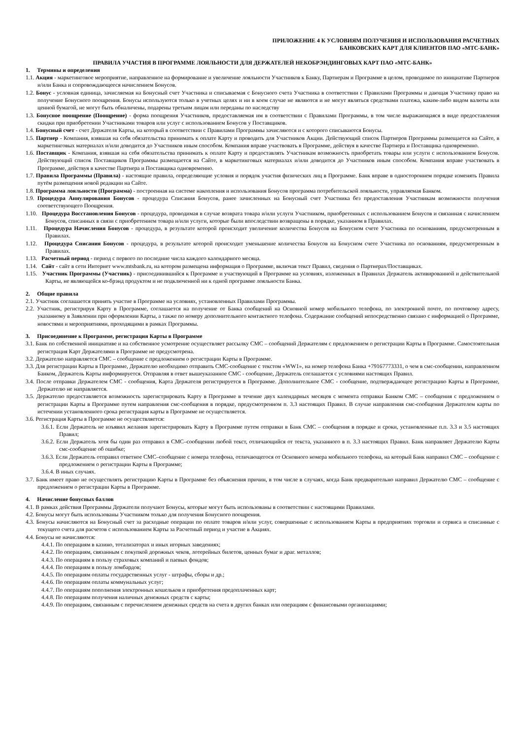ПРИЛОЖЕНИЕ 4 К УСЛОВИЯМ ПОЛУЧЕНИЯ И ИСПОЛЬЗОВАНИЯ РАСЧЕТНЫХ
БАНКОВСКИХ КАРТ ДЛЯ КЛИЕНТОВ ПАО «МТС-БАНК»
ПРАВИЛА УЧАСТИЯ В ПРОГРАММЕ ЛОЯЛЬНОСТИ ДЛЯ ДЕРЖАТЕЛЕЙ НЕКОБРЭНДИНГОВЫХ КАРТ ПАО «МТС-БАНК»
1. Термины и определения
1.1. Акция - маркетинговое мероприятие, направленное на формирование и увеличение лояльности Участников к Банку, Партнерам и Программе в целом, проводимое по инициативе Партнеров и/или Банка и сопровождающееся начислением Бонусов.
1.2. Бонус - условная единица, зачисляемая на Бонусный счет Участника и списываемая с Бонусного счета Участника в соответствии с Правилами Программы и дающая Участнику право на получение Бонусного поощрения. Бонусы используются только в учетных целях и ни в коем случае не являются и не могут являться средствами платежа, каким-либо видом валюты или ценной бумагой, не могут быть обналичены, подарены третьим лицам или переданы по наследству
1.3. Бонусное поощрение (Поощрение) - форма поощрения Участников, предоставляемая им в соответствии с Правилами Программы, в том числе выражающаяся в виде предоставления скидки при приобретении Участниками товаров или услуг с использованием Бонусов у Поставщиков.
1.4. Бонусный счет - счет Держателя Карты, на который в соответствии с Правилами Программы зачисляются и с которого списываются Бонусы.
1.5. Партнер - Компания, взявшая на себя обязательства принимать к оплате Карту и проводить для Участников Акции. Действующий список Партнеров Программы размещается на Сайте, в маркетинговых материалах и/или доводится до Участников иным способом. Компания вправе участвовать в Программе, действуя в качестве Партнера и Поставщика одновременно.
1.6. Поставщик - Компания, взявшая на себя обязательства принимать к оплате Карту и предоставлять Участникам возможность приобретать товары или услуги с использованием Бонусов. Действующий список Поставщиков Программы размещается на Сайте, в маркетинговых материалах и/или доводится до Участников иным способом. Компания вправе участвовать в Программе, действуя в качестве Партнера и Поставщика одновременно.
1.7. Правила Программы (Правила) - настоящие правила, определяющие условия и порядок участия физических лиц в Программе. Банк вправе в одностороннем порядке изменять Правила путём размещения новой редакции на Сайте.
1.8. Программа лояльности (Программа) - построенная на системе накопления и использования Бонусов программа потребительской лояльности, управляемая Банком.
1.9. Процедура Аннулирования Бонусов - процедура Списания Бонусов, ранее зачисленных на Бонусный счет Участника без предоставления Участникам возможности получения соответствующего Поощрения.
1.10. Процедура Восстановления Бонусов - процедура, проводимая в случае возврата товара и/или услуги Участником, приобретенных с использованием Бонусов и связанная с начислением Бонусов, списанных в связи с приобретением товара и/или услуги, которые были впоследствии возвращены в порядке, указанном в Правилах.
1.11. Процедура Начисления Бонусов - процедура, в результате которой происходит увеличение количества Бонусов на Бонусном счете Участника по основаниям, предусмотренным в Правилах.
1.12. Процедура Списания Бонусов - процедура, в результате которой происходит уменьшение количества Бонусов на Бонусном счете Участника по основаниям, предусмотренным в Правилах.
1.13. Расчетный период - период с первого по последние числа каждого календарного месяца.
1.14. Сайт - сайт в сети Интернет www.mtsbank.ru, на котором размещена информация о Программе, включая текст Правил, сведения о Партнерах/Поставщиках.
1.15. Участник Программы (Участник) - присоединившийся к Программе и участвующий в Программе на условиях, изложенных в Правилах Держатель активированной и действительной Карты, не являющейся ко-брэнд продуктом и не подключенной ни к одной программе лояльности Банка.
2. Общие правила
2.1. Участник соглашается принять участие в Программе на условиях, установленных Правилами Программы.
2.2. Участник, регистрируя Карту в Программе, соглашается на получение от Банка сообщений на Основной номер мобильного телефона, по электронной почте, по почтовому адресу, указанному в Заявлении при оформлении Карты, а также по номеру дополнительного контактного телефона. Содержание сообщений непосредственно связано с информацией о Программе, новостями и мероприятиями, проходящими в рамках Программы.
3. Присоединение к Программе, регистрация Карты в Программе
3.1. Банк по собственной инициативе и на собственное усмотрение осуществляет рассылку СМС – сообщений Держателям с предложением о регистрации Карты в Программе. Самостоятельная регистрация Карт Держателями в Программе не предусмотрена.
3.2. Держателю направляется СМС – сообщение с предложением о регистрации Карты в Программе.
3.3. Для регистрации Карты в Программе, Держателю необходимо отправить СМС-сообщение с текстом «WW1», на номер телефона Банка +79167773331, о чем в смс-сообщении, направленном Банком, Держатель Карты информируется. Отправляя в ответ вышеуказанное СМС - сообщение, Держатель соглашается с условиями настоящих Правил.
3.4. После отправки Держателем СМС - сообщения, Карта Держателя регистрируется в Программе. Дополнительное СМС - сообщение, подтверждающее регистрацию Карты в Программе, Держателю не направляется.
3.5. Держателю предоставляется возможность зарегистрировать Карту в Программе в течение двух календарных месяцев с момента отправки Банком СМС – сообщения с предложением о регистрации Карты в Программе путем направления смс-сообщения в порядке, предусмотренном п. 3.3 настоящих Правил. В случае направления смс-сообщения Держателем карты по истечении установленного срока регистрация карты в Программе не осуществляется.
3.6. Регистрация Карты в Программе не осуществляется:
3.6.1. Если Держатель не изъявил желания зарегистрировать Карту в Программе путем отправки в Банк СМС – сообщения в порядке и сроки, установленные п.п. 3.3 и 3.5 настоящих Правил;
3.6.2. Если Держатель хотя бы один раз отправил в СМС–сообщении любой текст, отличающийся от текста, указанного в п. 3.3 настоящих Правил. Банк направляет Держателю Карты смс-сообщение об ошибке;
3.6.3. Если Держатель отправил ответное СМС–сообщение с номера телефона, отличающегося от Основного номера мобильного телефона, на который Банк направил СМС – сообщение с предложением о регистрации Карты в Программе;
3.6.4. В иных случаях.
3.7. Банк имеет право не осуществлять регистрацию Карты в Программе без объяснения причин, в том числе в случаях, когда Банк предварительно направил Держателю СМС – сообщение с предложением о регистрации Карты в Программе.
4. Начисление бонусных баллов
4.1. В рамках действия Программы Держатели получают Бонусы, которые могут быть использованы в соответствии с настоящими Правилами.
4.2. Бонусы могут быть использованы Участником только для получения Бонусного поощрения.
4.3. Бонусы начисляются на Бонусный счет за расходные операции по оплате товаров и/или услуг, совершенные с использованием Карты в предприятиях торговли и сервиса и списанные с текущего счета для расчетов с использованием Карты за Расчетный период и участие в Акциях.
4.4. Бонусы не начисляются:
4.4.1. По операциям в казино, тотализаторах и иных игорных заведениях;
4.4.2. По операциям, связанным с покупкой дорожных чеков, лотерейных билетов, ценных бумаг и драг. металлов;
4.4.3. По операциям в пользу страховых компаний и паевых фондов;
4.4.4. По операциям в пользу ломбардов;
4.4.5. По операциям оплаты государственных услуг - штрафы, сборы и др.;
4.4.6. По операциям оплаты коммунальных услуг;
4.4.7. По операциям пополнения электронных кошельков и приобретения предоплаченных карт;
4.4.8. По операциям получения наличных денежных средств с карты;
4.4.9. По операциям, связанным с перечислением денежных средств на счета в других банках или операциям с финансовыми организациями;